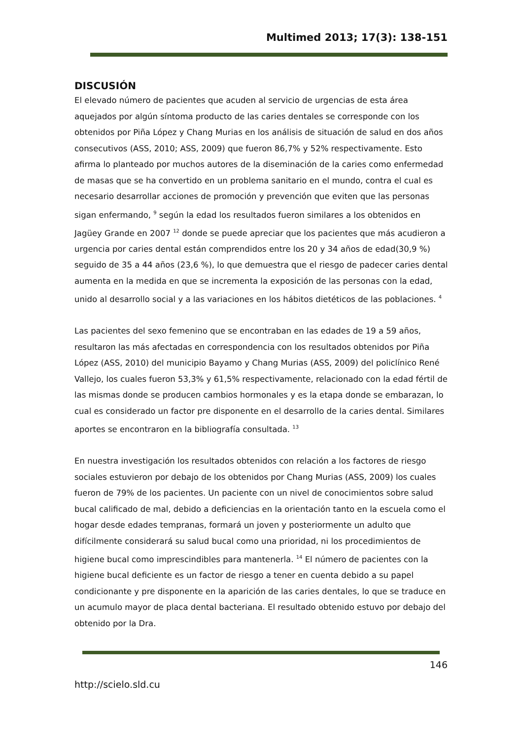Multimed 2013; 17(3): 138-151
DISCUSIÓN
El elevado número de pacientes que acuden al servicio de urgencias de esta área aquejados por algún síntoma producto de las caries dentales se corresponde con los obtenidos por Piña López y Chang Murias en los análisis de situación de salud en dos años consecutivos (ASS, 2010; ASS, 2009) que fueron 86,7% y 52% respectivamente. Esto afirma lo planteado por muchos autores de la diseminación de la caries como enfermedad de masas que se ha convertido en un problema sanitario en el mundo, contra el cual es necesario desarrollar acciones de promoción y prevención que eviten que las personas sigan enfermando, <sup>9</sup> según la edad los resultados fueron similares a los obtenidos en Jagüey Grande en 2007 <sup>12</sup> donde se puede apreciar que los pacientes que más acudieron a urgencia por caries dental están comprendidos entre los 20 y 34 años de edad(30,9 %) seguido de 35 a 44 años (23,6 %), lo que demuestra que el riesgo de padecer caries dental aumenta en la medida en que se incrementa la exposición de las personas con la edad, unido al desarrollo social y a las variaciones en los hábitos dietéticos de las poblaciones. <sup>4</sup>
Las pacientes del sexo femenino que se encontraban en las edades de 19 a 59 años, resultaron las más afectadas en correspondencia con los resultados obtenidos por Piña López (ASS, 2010) del municipio Bayamo y Chang Murias (ASS, 2009) del policlínico René Vallejo, los cuales fueron 53,3% y 61,5% respectivamente, relacionado con la edad fértil de las mismas donde se producen cambios hormonales y es la etapa donde se embarazan, lo cual es considerado un factor pre disponente en el desarrollo de la caries dental. Similares aportes se encontraron en la bibliografía consultada. <sup>13</sup>
En nuestra investigación los resultados obtenidos con relación a los factores de riesgo sociales estuvieron por debajo de los obtenidos por Chang Murias (ASS, 2009) los cuales fueron de 79% de los pacientes. Un paciente con un nivel de conocimientos sobre salud bucal calificado de mal, debido a deficiencias en la orientación tanto en la escuela como el hogar desde edades tempranas, formará un joven y posteriormente un adulto que difícilmente considerará su salud bucal como una prioridad, ni los procedimientos de higiene bucal como imprescindibles para mantenerla. <sup>14</sup> El número de pacientes con la higiene bucal deficiente es un factor de riesgo a tener en cuenta debido a su papel condicionante y pre disponente en la aparición de las caries dentales, lo que se traduce en un acumulo mayor de placa dental bacteriana. El resultado obtenido estuvo por debajo del obtenido por la Dra.
146
http://scielo.sld.cu